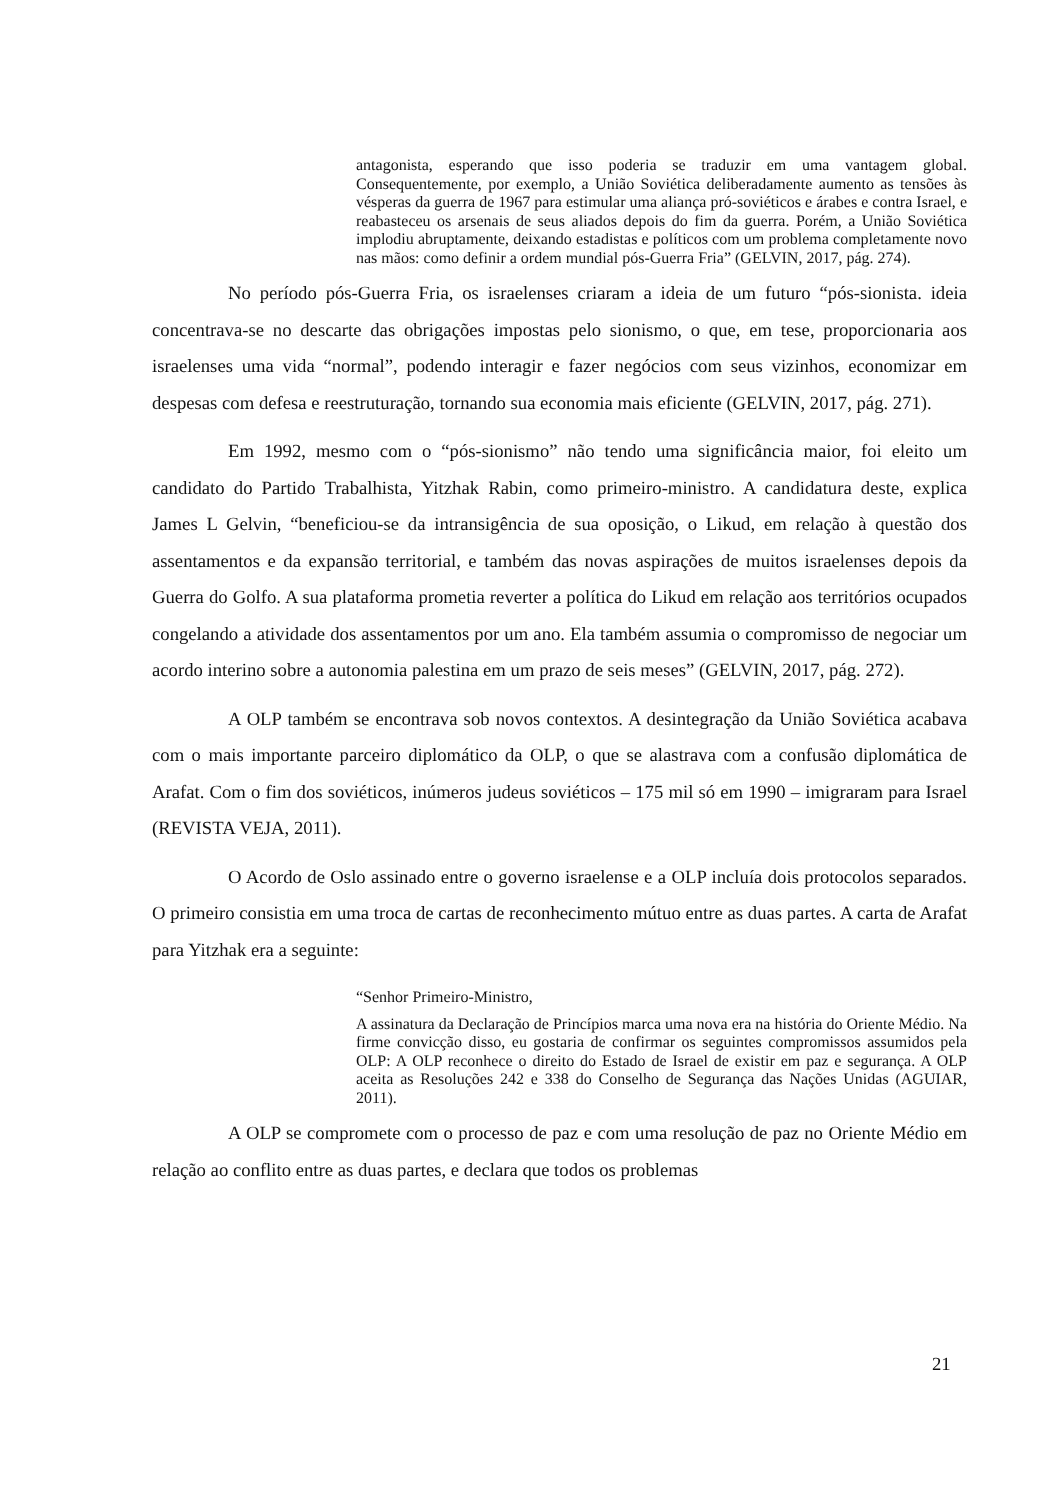antagonista, esperando que isso poderia se traduzir em uma vantagem global. Consequentemente, por exemplo, a União Soviética deliberadamente aumento as tensões às vésperas da guerra de 1967 para estimular uma aliança pró-soviéticos e árabes e contra Israel, e reabasteceu os arsenais de seus aliados depois do fim da guerra. Porém, a União Soviética implodiu abruptamente, deixando estadistas e políticos com um problema completamente novo nas mãos: como definir a ordem mundial pós-Guerra Fria” (GELVIN, 2017, pág. 274).
No período pós-Guerra Fria, os israelenses criaram a ideia de um futuro “pós-sionista. ideia concentrava-se no descarte das obrigações impostas pelo sionismo, o que, em tese, proporcionaria aos israelenses uma vida “normal”, podendo interagir e fazer negócios com seus vizinhos, economizar em despesas com defesa e reestruturação, tornando sua economia mais eficiente (GELVIN, 2017, pág. 271).
Em 1992, mesmo com o “pós-sionismo” não tendo uma significância maior, foi eleito um candidato do Partido Trabalhista, Yitzhak Rabin, como primeiro-ministro. A candidatura deste, explica James L Gelvin, “beneficiou-se da intransigência de sua oposição, o Likud, em relação à questão dos assentamentos e da expansão territorial, e também das novas aspirações de muitos israelenses depois da Guerra do Golfo. A sua plataforma prometia reverter a política do Likud em relação aos territórios ocupados congelando a atividade dos assentamentos por um ano. Ela também assumia o compromisso de negociar um acordo interino sobre a autonomia palestina em um prazo de seis meses” (GELVIN, 2017, pág. 272).
A OLP também se encontrava sob novos contextos. A desintegração da União Soviética acabava com o mais importante parceiro diplomático da OLP, o que se alastrava com a confusão diplomática de Arafat. Com o fim dos soviéticos, inúmeros judeus soviéticos – 175 mil só em 1990 – imigraram para Israel (REVISTA VEJA, 2011).
O Acordo de Oslo assinado entre o governo israelense e a OLP incluía dois protocolos separados. O primeiro consistia em uma troca de cartas de reconhecimento mútuo entre as duas partes. A carta de Arafat para Yitzhak era a seguinte:
“Senhor Primeiro-Ministro,
A assinatura da Declaração de Princípios marca uma nova era na história do Oriente Médio. Na firme convicção disso, eu gostaria de confirmar os seguintes compromissos assumidos pela OLP: A OLP reconhece o direito do Estado de Israel de existir em paz e segurança. A OLP aceita as Resoluções 242 e 338 do Conselho de Segurança das Nações Unidas (AGUIAR, 2011).
A OLP se compromete com o processo de paz e com uma resolução de paz no Oriente Médio em relação ao conflito entre as duas partes, e declara que todos os problemas
21